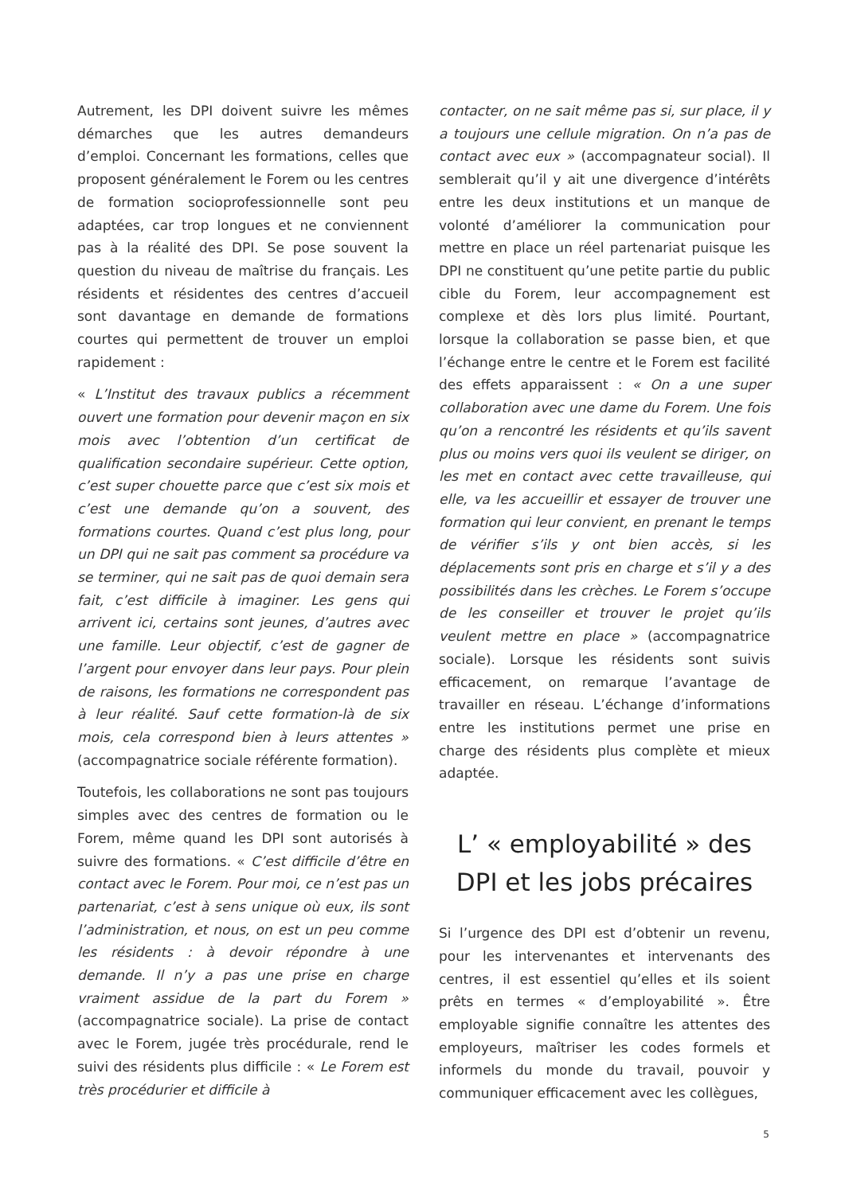Autrement, les DPI doivent suivre les mêmes démarches que les autres demandeurs d’emploi. Concernant les formations, celles que proposent généralement le Forem ou les centres de formation socioprofessionnelle sont peu adaptées, car trop longues et ne conviennent pas à la réalité des DPI. Se pose souvent la question du niveau de maîtrise du français. Les résidents et résidentes des centres d’accueil sont davantage en demande de formations courtes qui permettent de trouver un emploi rapidement :
« L’Institut des travaux publics a récemment ouvert une formation pour devenir maçon en six mois avec l’obtention d’un certificat de qualification secondaire supérieur. Cette option, c’est super chouette parce que c’est six mois et c’est une demande qu’on a souvent, des formations courtes. Quand c’est plus long, pour un DPI qui ne sait pas comment sa procédure va se terminer, qui ne sait pas de quoi demain sera fait, c’est difficile à imaginer. Les gens qui arrivent ici, certains sont jeunes, d’autres avec une famille. Leur objectif, c’est de gagner de l’argent pour envoyer dans leur pays. Pour plein de raisons, les formations ne correspondent pas à leur réalité. Sauf cette formation-là de six mois, cela correspond bien à leurs attentes » (accompagnatrice sociale référente formation).
Toutefois, les collaborations ne sont pas toujours simples avec des centres de formation ou le Forem, même quand les DPI sont autorisés à suivre des formations. « C’est difficile d’être en contact avec le Forem. Pour moi, ce n’est pas un partenariat, c’est à sens unique où eux, ils sont l’administration, et nous, on est un peu comme les résidents : à devoir répondre à une demande. Il n’y a pas une prise en charge vraiment assidue de la part du Forem » (accompagnatrice sociale). La prise de contact avec le Forem, jugée très procédurale, rend le suivi des résidents plus difficile : « Le Forem est très procédurier et difficile à
contacter, on ne sait même pas si, sur place, il y a toujours une cellule migration. On n’a pas de contact avec eux » (accompagnateur social). Il semblerait qu’il y ait une divergence d’intérêts entre les deux institutions et un manque de volonté d’améliorer la communication pour mettre en place un réel partenariat puisque les DPI ne constituent qu’une petite partie du public cible du Forem, leur accompagnement est complexe et dès lors plus limité. Pourtant, lorsque la collaboration se passe bien, et que l’échange entre le centre et le Forem est facilité des effets apparaissent : « On a une super collaboration avec une dame du Forem. Une fois qu’on a rencontré les résidents et qu’ils savent plus ou moins vers quoi ils veulent se diriger, on les met en contact avec cette travailleuse, qui elle, va les accueillir et essayer de trouver une formation qui leur convient, en prenant le temps de vérifier s’ils y ont bien accès, si les déplacements sont pris en charge et s’il y a des possibilités dans les crèches. Le Forem s’occupe de les conseiller et trouver le projet qu’ils veulent mettre en place » (accompagnatrice sociale). Lorsque les résidents sont suivis efficacement, on remarque l’avantage de travailler en réseau. L’échange d’informations entre les institutions permet une prise en charge des résidents plus complète et mieux adaptée.
L’ « employabilité » des DPI et les jobs précaires
Si l’urgence des DPI est d’obtenir un revenu, pour les intervenantes et intervenants des centres, il est essentiel qu’elles et ils soient prêts en termes « d’employabilité ». Être employable signifie connaître les attentes des employeurs, maîtriser les codes formels et informels du monde du travail, pouvoir y communiquer efficacement avec les collègues,
5